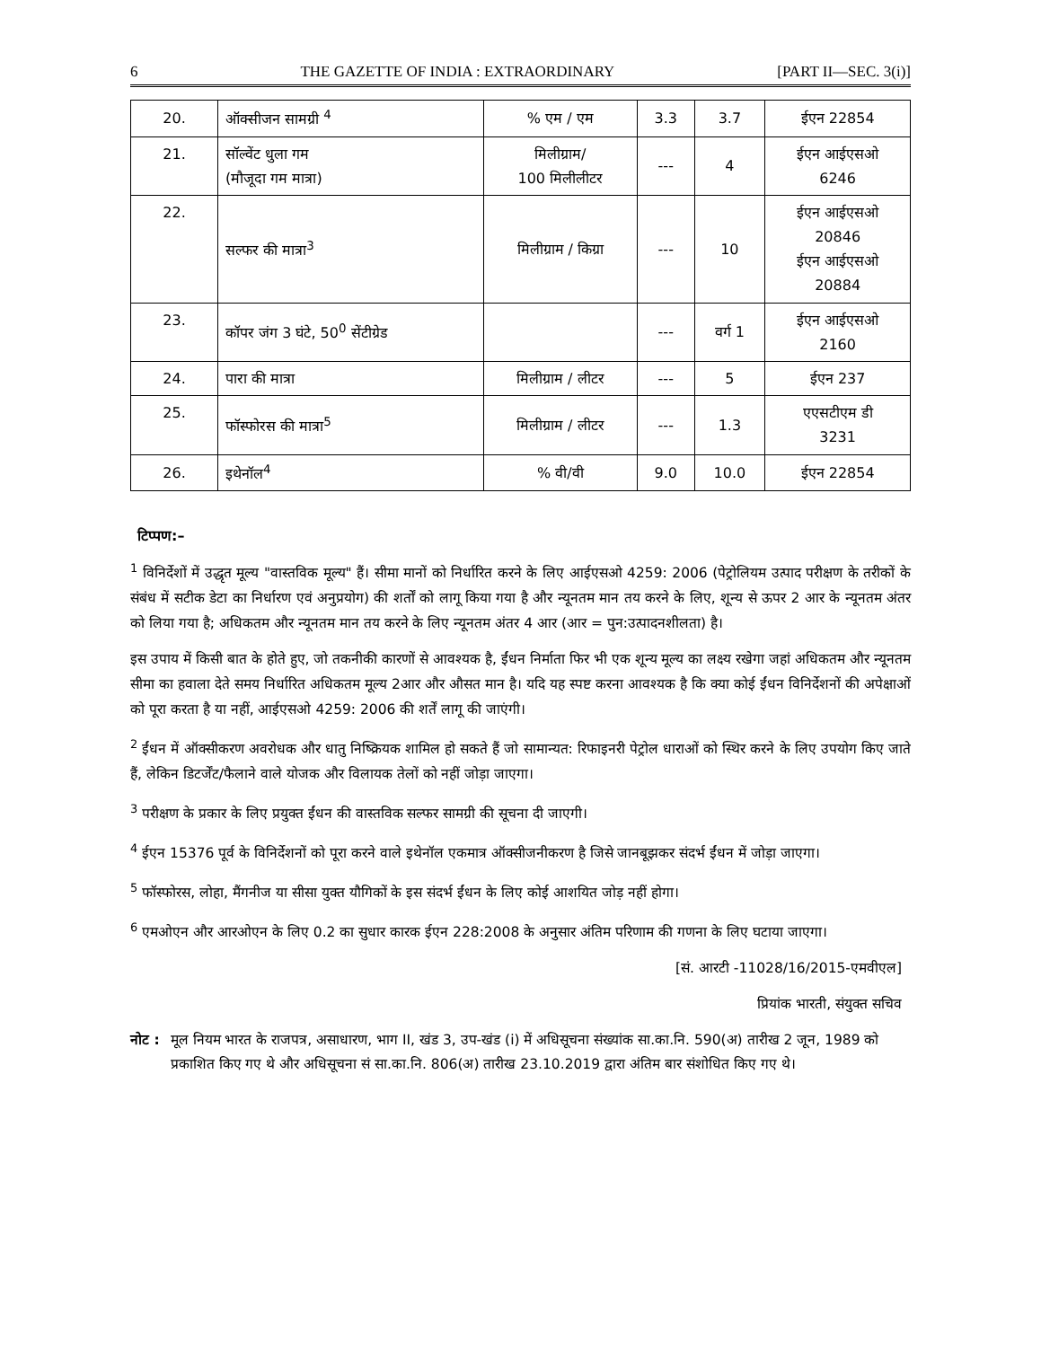6 THE GAZETTE OF INDIA : EXTRAORDINARY [PART II—SEC. 3(i)]
| 20. | ऑक्सीजन सामग्री <sup>4</sup> | % एम / एम | 3.3 | 3.7 | ईएन 22854 |
| 21. | सॉल्वेंट धुला गम (मौजूदा गम मात्रा) | मिलीग्राम/ 100 मिलीलीटर | --- | 4 | ईएन आईएसओ 6246 |
| 22. | सल्फर की मात्रा<sup>3</sup> | मिलीग्राम / किग्रा | --- | 10 | ईएन आईएसओ 20846 ईएन आईएसओ 20884 |
| 23. | कॉपर जंग 3 घंटे, 50<sup>0</sup> सेंटीग्रेड | | --- | वर्ग 1 | ईएन आईएसओ 2160 |
| 24. | पारा की मात्रा | मिलीग्राम / लीटर | --- | 5 | ईएन 237 |
| 25. | फॉस्फोरस की मात्रा<sup>5</sup> | मिलीग्राम / लीटर | --- | 1.3 | एएसटीएम डी 3231 |
| 26. | इथेनॉल<sup>4</sup> | % वी/वी | 9.0 | 10.0 | ईएन 22854 |
टिप्पण:–
<sup>1</sup> विनिर्देशों में उद्धृत मूल्य "वास्तविक मूल्य" हैं। सीमा मानों को निर्धारित करने के लिए आईएसओ 4259: 2006 (पेट्रोलियम उत्पाद परीक्षण के तरीकों के संबंध में सटीक डेटा का निर्धारण एवं अनुप्रयोग) की शर्तों को लागू किया गया है और न्यूनतम मान तय करने के लिए, शून्य से ऊपर 2 आर के न्यूनतम अंतर को लिया गया है; अधिकतम और न्यूनतम मान तय करने के लिए न्यूनतम अंतर 4 आर (आर = पुन:उत्पादनशीलता) है।
इस उपाय में किसी बात के होते हुए, जो तकनीकी कारणों से आवश्यक है, ईंधन निर्माता फिर भी एक शून्य मूल्य का लक्ष्य रखेगा जहां अधिकतम और न्यूनतम सीमा का हवाला देते समय निर्धारित अधिकतम मूल्य 2आर और औसत मान है। यदि यह स्पष्ट करना आवश्यक है कि क्या कोई ईंधन विनिर्देशनों की अपेक्षाओं को पूरा करता है या नहीं, आईएसओ 4259: 2006 की शर्तें लागू की जाएंगी।
<sup>2</sup> ईंधन में ऑक्सीकरण अवरोधक और धातु निष्क्रियक शामिल हो सकते हैं जो सामान्यत: रिफाइनरी पेट्रोल धाराओं को स्थिर करने के लिए उपयोग किए जाते हैं, लेकिन डिटर्जेंट/फैलाने वाले योजक और विलायक तेलों को नहीं जोड़ा जाएगा।
<sup>3</sup> परीक्षण के प्रकार के लिए प्रयुक्त ईंधन की वास्तविक सल्फर सामग्री की सूचना दी जाएगी।
<sup>4</sup> ईएन 15376 पूर्व के विनिर्देशनों को पूरा करने वाले इथेनॉल एकमात्र ऑक्सीजनीकरण है जिसे जानबूझकर संदर्भ ईंधन में जोड़ा जाएगा।
<sup>5</sup> फॉस्फोरस, लोहा, मैंगनीज या सीसा युक्त यौगिकों के इस संदर्भ ईंधन के लिए कोई आशयित जोड़ नहीं होगा।
<sup>6</sup> एमओएन और आरओएन के लिए 0.2 का सुधार कारक ईएन 228:2008 के अनुसार अंतिम परिणाम की गणना के लिए घटाया जाएगा।
[सं. आरटी -11028/16/2015-एमवीएल]
प्रियांक भारती, संयुक्त सचिव
नोट : मूल नियम भारत के राजपत्र, असाधारण, भाग II, खंड 3, उप-खंड (i) में अधिसूचना संख्यांक सा.का.नि. 590(अ) तारीख 2 जून, 1989 को प्रकाशित किए गए थे और अधिसूचना सं सा.का.नि. 806(अ) तारीख 23.10.2019 द्वारा अंतिम बार संशोधित किए गए थे।